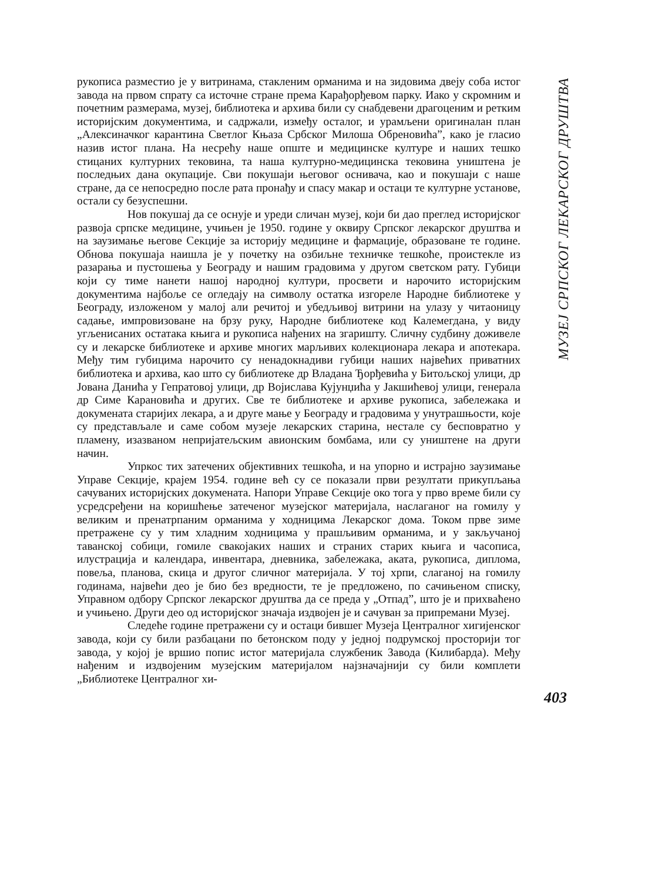рукописа разместио је у витринама, стакленим орманима и на зидовима двеју соба истог завода на првом спрату са источне стране према Карађорђевом парку. Иако у скромним и почетним размерама, музеј, библиотека и архива били су снабдевени драгоценим и ретким историјским документима, и садржали, између осталог, и урамљени оригиналан план „Алексиначког карантина Светлог Књаза Србског Милоша Обреновића”, како је гласио назив истог плана. На несрећу наше опште и медицинске културе и наших тешко стицаних културних тековина, та наша културно-медицинска тековина уништена је последњих дана окупације. Сви покушаји његовог оснивача, као и покушаји с наше стране, да се непосредно после рата пронађу и спасу макар и остаци те културне установе, остали су безуспешни.
Нов покушај да се оснује и уреди сличан музеј, који би дао преглед историјског развоја српске медицине, учињен је 1950. године у оквиру Српског лекарског друштва и на заузимање његове Секције за историју медицине и фармације, образоване те године. Обнова покушаја наишла је у почетку на озбиљне техничке тешкоће, проистекле из разарања и пустошења у Београду и нашим градовима у другом светском рату. Губици који су тиме нанети нашој народној култури, просвети и нарочито историјским документима најбоље се огледају на символу остатка изгореле Народне библиотеке у Београду, изложеном у малој али речитој и убедљивој витрини на улазу у читаоницу садање, импровизоване на брзу руку, Народне библиотеке код Калемегдана, у виду угљенисаних остатака књига и рукописа нађених на згаришту. Сличну судбину доживеле су и лекарске библиотеке и архиве многих марљивих колекционара лекара и апотекара. Међу тим губицима нарочито су ненадокнадиви губици наших највећих приватних библиотека и архива, као што су библиотеке др Владана Ђорђевића у Битољској улици, др Јована Данића у Гепратовој улици, др Војислава Кујунџића у Јакшићевој улици, генерала др Симе Карановића и других. Све те библиотеке и архиве рукописа, забележака и докумената старијих лекара, а и друге мање у Београду и градовима у унутрашњости, које су представљале и саме собом музеје лекарских старина, нестале су бесповратно у пламену, изазваном непријатељским авионским бомбама, или су уништене на други начин.
Упркос тих затечених објективних тешкоћа, и на упорно и истрајно заузимање Управе Секције, крајем 1954. године већ су се показали први резултати прикупљања сачуваних историјских докумената. Напори Управе Секције око тога у прво време били су усредсређени на коришћење затеченог музејског материјала, наслаганог на гомилу у великим и пренатрпаним орманима у ходницима Лекарског дома. Током прве зиме претражене су у тим хладним ходницима у прашљивим орманима, и у закључаној таванској собици, гомиле свакојаких наших и страних старих књига и часописа, илустрација и календара, инвентара, дневника, забележака, аката, рукописа, диплома, повеља, планова, скица и другог сличног материјала. У тој хрпи, слаганој на гомилу годинама, највећи део је био без вредности, те је предложено, по сачињеном списку, Управном одбору Српског лекарског друштва да се преда у „Отпад”, што је и прихваћено и учињено. Други део од историјског значаја издвојен је и сачуван за припремани Музеј.
Следеће године претражени су и остаци бившег Музеја Централног хигијенског завода, који су били разбацани по бетонском поду у једној подрумској просторији тог завода, у којој је вршио попис истог материјала службеник Завода (Килибарда). Међу нађеним и издвојеним музејским материјалом најзначајнији су били комплети „Библиотеке Централног хи-
МУЗЕЈ СРПСКОГ ЛЕКАРСКОГ ДРУШТВА
403